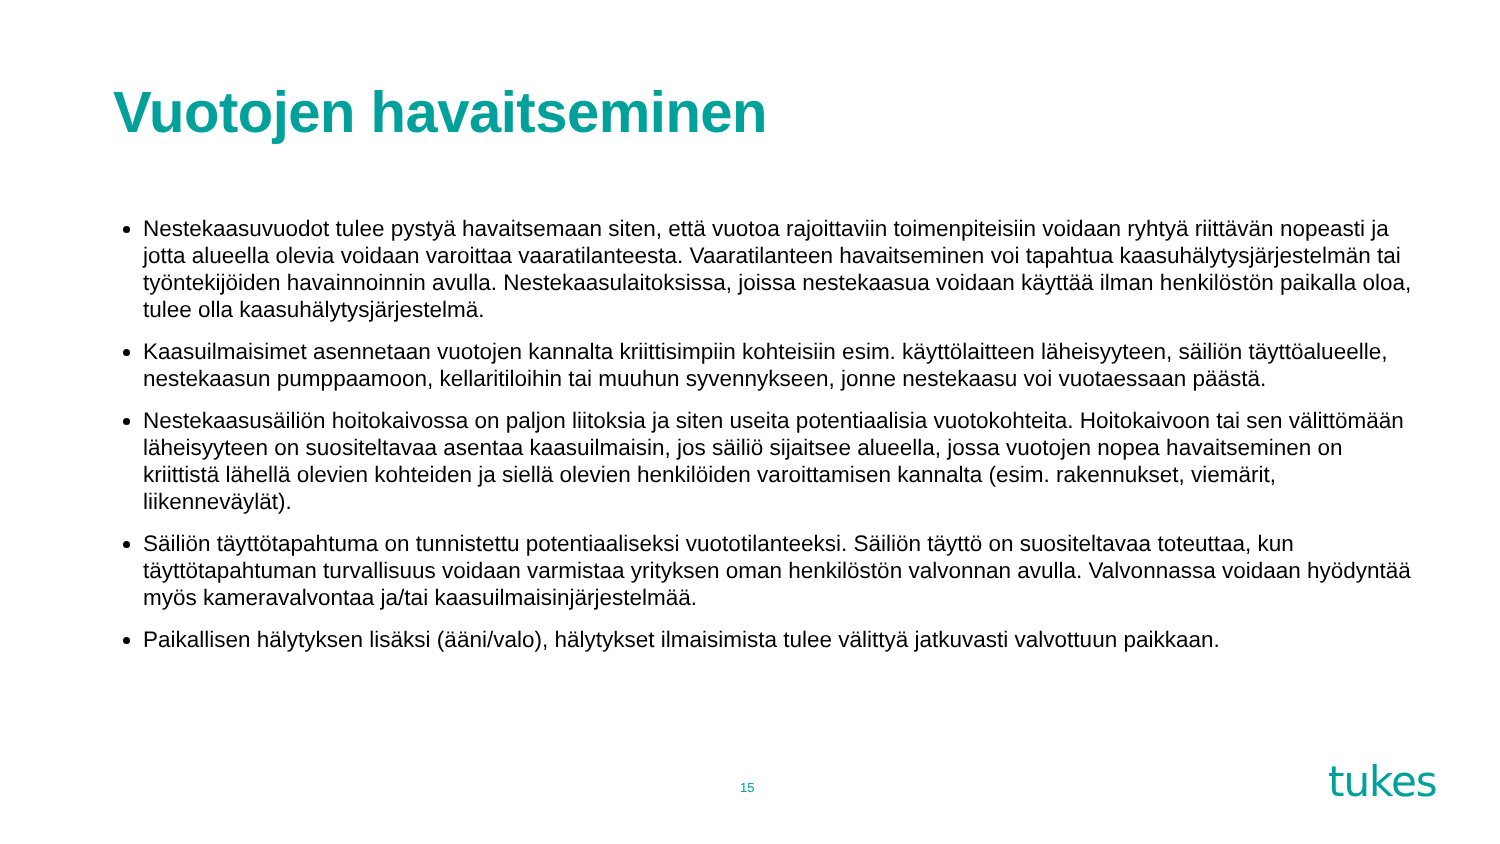Vuotojen havaitseminen
Nestekaasuvuodot tulee pystyä havaitsemaan siten, että vuotoa rajoittaviin toimenpiteisiin voidaan ryhtyä riittävän nopeasti ja jotta alueella olevia voidaan varoittaa vaaratilanteesta. Vaaratilanteen havaitseminen voi tapahtua kaasuhälytysjärjestelmän tai työntekijöiden havainnoinnin avulla. Nestekaasulaitoksissa, joissa nestekaasua voidaan käyttää ilman henkilöstön paikalla oloa, tulee olla kaasuhälytysjärjestelmä.
Kaasuilmaisimet asennetaan vuotojen kannalta kriittisimpiin kohteisiin esim. käyttölaitteen läheisyyteen, säiliön täyttöalueelle, nestekaasun pumppaamoon, kellaritiloihin tai muuhun syvennykseen, jonne nestekaasu voi vuotaessaan päästä.
Nestekaasusäiliön hoitokaivossa on paljon liitoksia ja siten useita potentiaalisia vuotokohteita. Hoitokaivoon tai sen välittömään läheisyyteen on suositeltavaa asentaa kaasuilmaisin, jos säiliö sijaitsee alueella, jossa vuotojen nopea havaitseminen on kriittistä lähellä olevien kohteiden ja siellä olevien henkilöiden varoittamisen kannalta (esim. rakennukset, viemärit, liikenneväylät).
Säiliön täyttötapahtuma on tunnistettu potentiaaliseksi vuototilanteeksi. Säiliön täyttö on suositeltavaa toteuttaa, kun täyttötapahtuman turvallisuus voidaan varmistaa yrityksen oman henkilöstön valvonnan avulla. Valvonnassa voidaan hyödyntää myös kameravalvontaa ja/tai kaasuilmaisinjärjestelmää.
Paikallisen hälytyksen lisäksi (ääni/valo), hälytykset ilmaisimista tulee välittyä jatkuvasti valvottuun paikkaan.
15 tukes